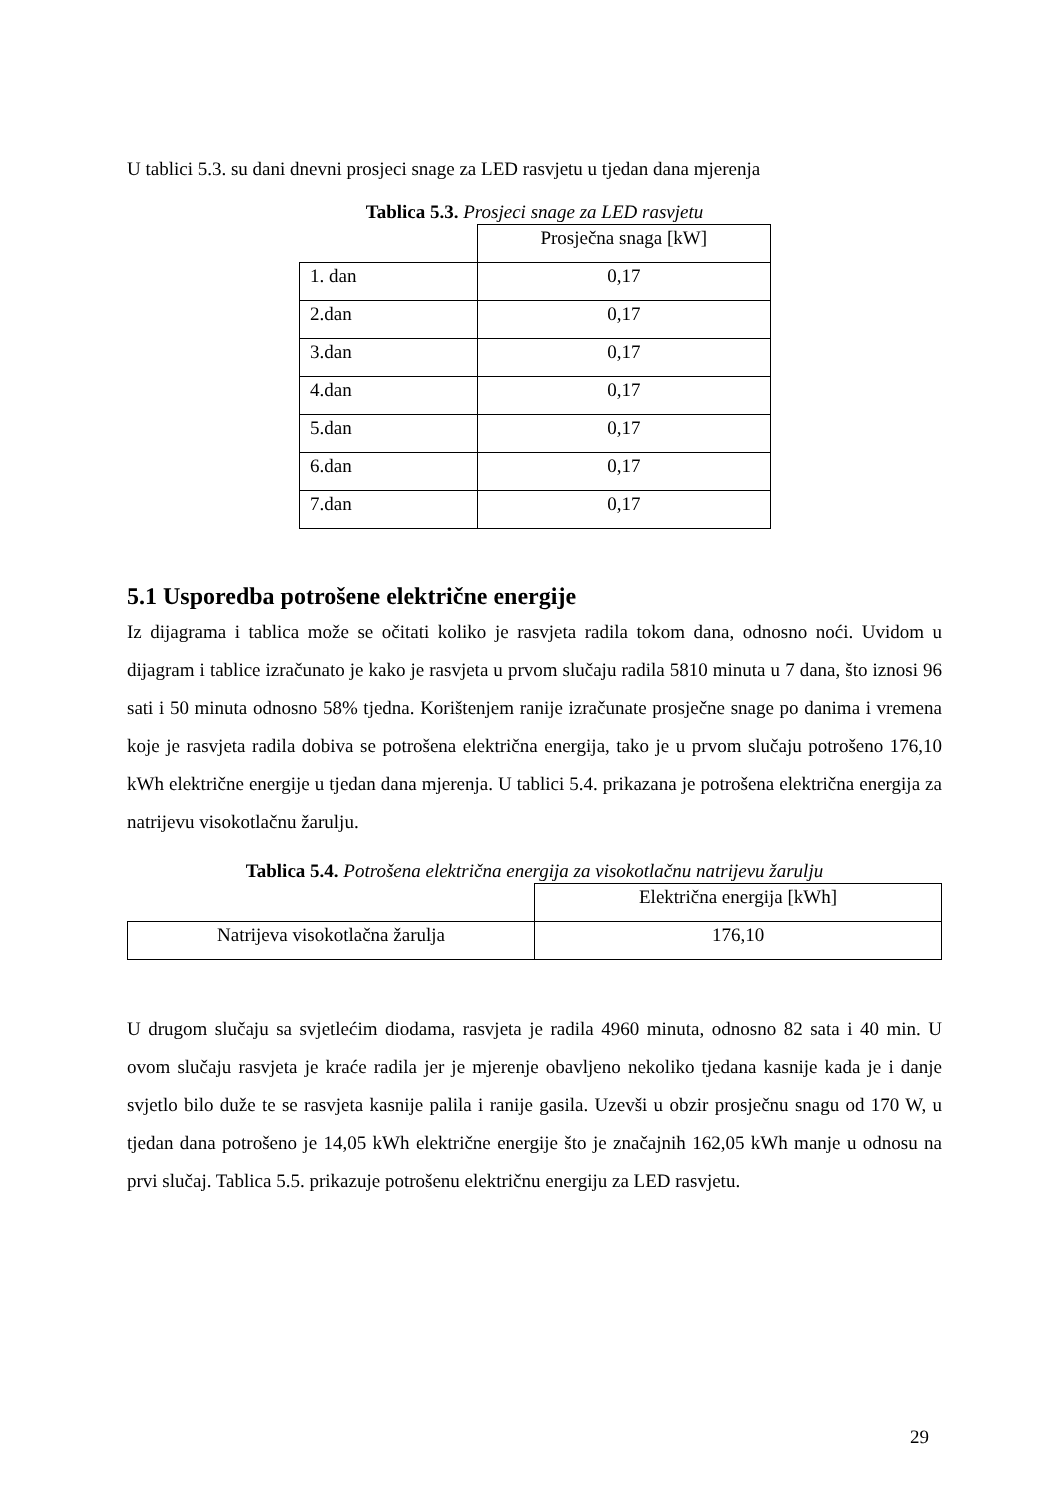U tablici 5.3. su dani dnevni prosjeci snage za LED rasvjetu u tjedan dana mjerenja
Tablica 5.3. Prosjeci snage za LED rasvjetu
| | Prosječna snaga [kW] |
| 1. dan | 0,17 |
| 2.dan | 0,17 |
| 3.dan | 0,17 |
| 4.dan | 0,17 |
| 5.dan | 0,17 |
| 6.dan | 0,17 |
| 7.dan | 0,17 |
5.1 Usporedba potrošene električne energije
Iz dijagrama i tablica može se očitati koliko je rasvjeta radila tokom dana, odnosno noći. Uvidom u dijagram i tablice izračunato je kako je rasvjeta u prvom slučaju radila 5810 minuta u 7 dana, što iznosi 96 sati i 50 minuta odnosno 58% tjedna. Korištenjem ranije izračunate prosječne snage po danima i vremena koje je rasvjeta radila dobiva se potrošena električna energija, tako je u prvom slučaju potrošeno 176,10 kWh električne energije u tjedan dana mjerenja. U tablici 5.4. prikazana je potrošena električna energija za natrijevu visokotlačnu žarulju.
Tablica 5.4. Potrošena električna energija za visokotlačnu natrijevu žarulju
| | Električna energija [kWh] |
| Natrijeva visokotlačna žarulja | 176,10 |
U drugom slučaju sa svjetlećim diodama, rasvjeta je radila 4960 minuta, odnosno 82 sata i 40 min. U ovom slučaju rasvjeta je kraće radila jer je mjerenje obavljeno nekoliko tjedana kasnije kada je i danje svjetlo bilo duže te se rasvjeta kasnije palila i ranije gasila. Uzevši u obzir prosječnu snagu od 170 W, u tjedan dana potrošeno je 14,05 kWh električne energije što je značajnih 162,05 kWh manje u odnosu na prvi slučaj. Tablica 5.5. prikazuje potrošenu električnu energiju za LED rasvjetu.
29